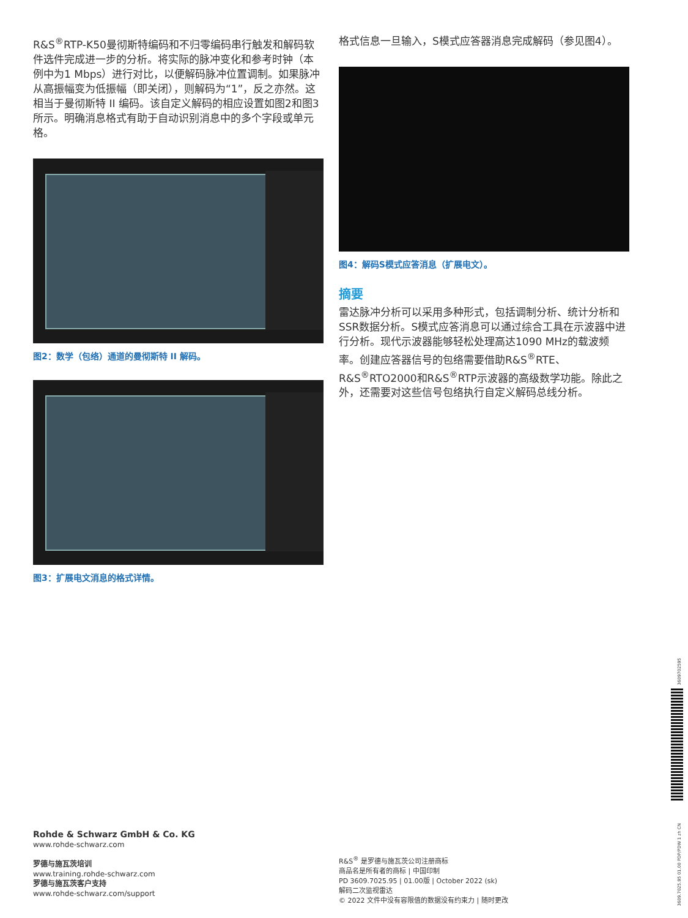R&S<sup>®</sup>RTP-K50曼彻斯特编码和不归零编码串行触发和解码软件选件完成进一步的分析。将实际的脉冲变化和参考时钟（本例中为1 Mbps）进行对比，以便解码脉冲位置调制。如果脉冲从高振幅变为低振幅（即关闭），则解码为“1”，反之亦然。这相当于曼彻斯特 II 编码。该自定义解码的相应设置如图2和图3所示。明确消息格式有助于自动识别消息中的多个字段或单元格。
图2：数学（包络）通道的曼彻斯特 II 解码。
图3：扩展电文消息的格式详情。
格式信息一旦输入，S模式应答器消息完成解码（参见图4）。
图4：解码S模式应答消息（扩展电文）。
摘要
雷达脉冲分析可以采用多种形式，包括调制分析、统计分析和SSR数据分析。S模式应答消息可以通过综合工具在示波器中进行分析。现代示波器能够轻松处理高达1090 MHz的载波频率。创建应答器信号的包络需要借助R&S<sup>®</sup>RTE、R&S<sup>®</sup>RTO2000和R&S<sup>®</sup>RTP示波器的高级数学功能。除此之外，还需要对这些信号包络执行自定义解码总线分析。
Rohde & Schwarz GmbH & Co. KG
www.rohde-schwarz.com
罗德与施瓦茨培训
www.training.rohde-schwarz.com
罗德与施瓦茨客户支持
www.rohde-schwarz.com/support
R&S<sup>®</sup> 是罗德与施瓦茨公司注册商标
商品名是所有者的商标 | 中国印制
PD 3609.7025.95 | 01.00版 | October 2022 (sk)
解码二次监视雷达
© 2022 文件中没有容限值的数据没有约束力 | 随时更改
3609702595
3609.7025.95 01.00 PDP/PDW 1 zh CN